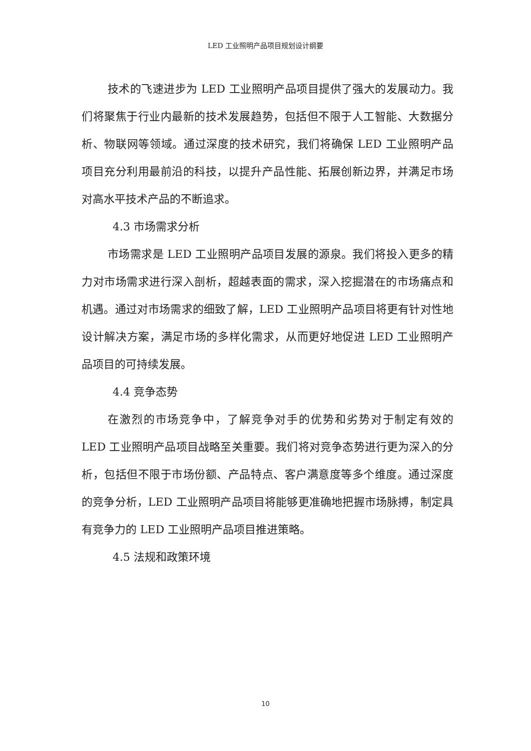LED 工业照明产品项目规划设计纲要
技术的飞速进步为 LED 工业照明产品项目提供了强大的发展动力。我们将聚焦于行业内最新的技术发展趋势，包括但不限于人工智能、大数据分析、物联网等领域。通过深度的技术研究，我们将确保 LED 工业照明产品项目充分利用最前沿的科技，以提升产品性能、拓展创新边界，并满足市场对高水平技术产品的不断追求。
4.3 市场需求分析
市场需求是 LED 工业照明产品项目发展的源泉。我们将投入更多的精力对市场需求进行深入剖析，超越表面的需求，深入挖掘潜在的市场痛点和机遇。通过对市场需求的细致了解，LED 工业照明产品项目将更有针对性地设计解决方案，满足市场的多样化需求，从而更好地促进 LED 工业照明产品项目的可持续发展。
4.4 竞争态势
在激烈的市场竞争中，了解竞争对手的优势和劣势对于制定有效的 LED 工业照明产品项目战略至关重要。我们将对竞争态势进行更为深入的分析，包括但不限于市场份额、产品特点、客户满意度等多个维度。通过深度的竞争分析，LED 工业照明产品项目将能够更准确地把握市场脉搏，制定具有竞争力的 LED 工业照明产品项目推进策略。
4.5 法规和政策环境
10